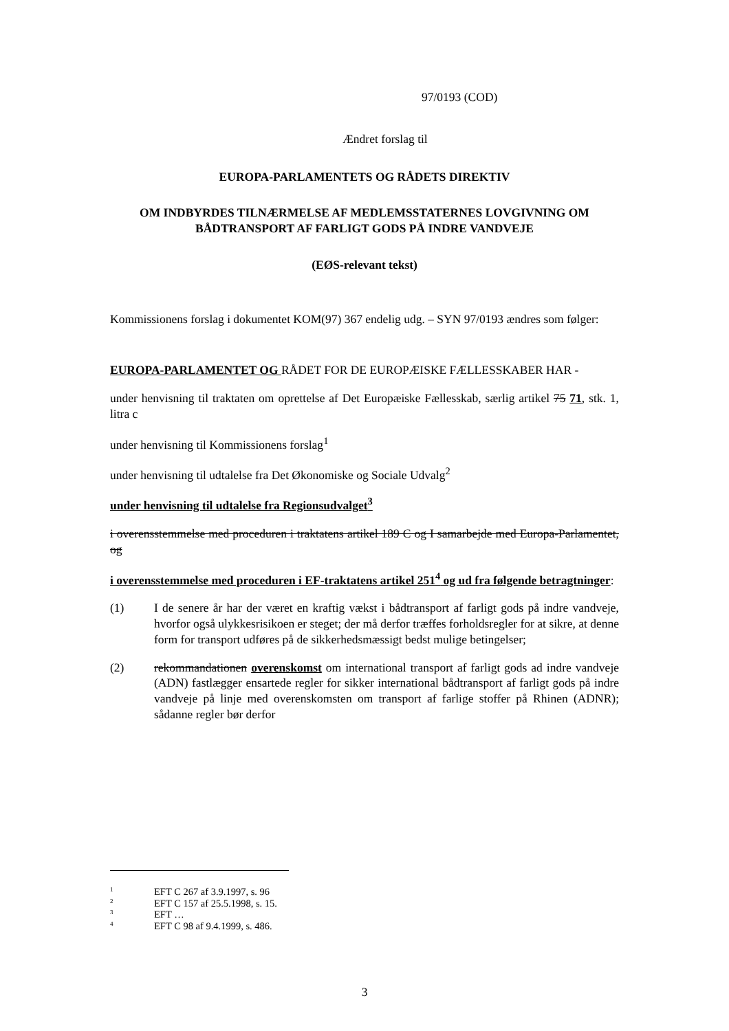97/0193 (COD)
Ændret forslag til
EUROPA-PARLAMENTETS OG RÅDETS DIREKTIV
OM INDBYRDES TILNÆRMELSE AF MEDLEMSSTATERNES LOVGIVNING OM BÅDTRANSPORT AF FARLIGT GODS PÅ INDRE VANDVEJE
(EØS-relevant tekst)
Kommissionens forslag i dokumentet KOM(97) 367 endelig udg. – SYN 97/0193 ændres som følger:
EUROPA-PARLAMENTET OG RÅDET FOR DE EUROPÆISKE FÆLLESSKABER HAR -
under henvisning til traktaten om oprettelse af Det Europæiske Fællesskab, særlig artikel 75 71, stk. 1, litra c
under henvisning til Kommissionens forslag<sup>1</sup>
under henvisning til udtalelse fra Det Økonomiske og Sociale Udvalg<sup>2</sup>
under henvisning til udtalelse fra Regionsudvalget<sup>3</sup>
i overensstemmelse med proceduren i traktatens artikel 189 C og I samarbejde med Europa-Parlamentet, og
i overensstemmelse med proceduren i EF-traktatens artikel 251<sup>4</sup> og ud fra følgende betragtninger:
(1) I de senere år har der været en kraftig vækst i bådtransport af farligt gods på indre vandveje, hvorfor også ulykkesrisikoen er steget; der må derfor træffes forholdsregler for at sikre, at denne form for transport udføres på de sikkerhedsmæssigt bedst mulige betingelser;
(2) rekommandationen overenskomst om international transport af farligt gods ad indre vandveje (ADN) fastlægger ensartede regler for sikker international bådtransport af farligt gods på indre vandveje på linje med overenskomsten om transport af farlige stoffer på Rhinen (ADNR); sådanne regler bør derfor
<sup>1</sup> EFT C 267 af 3.9.1997, s. 96
<sup>2</sup> EFT C 157 af 25.5.1998, s. 15.
<sup>3</sup> EFT …
<sup>4</sup> EFT C 98 af 9.4.1999, s. 486.
3